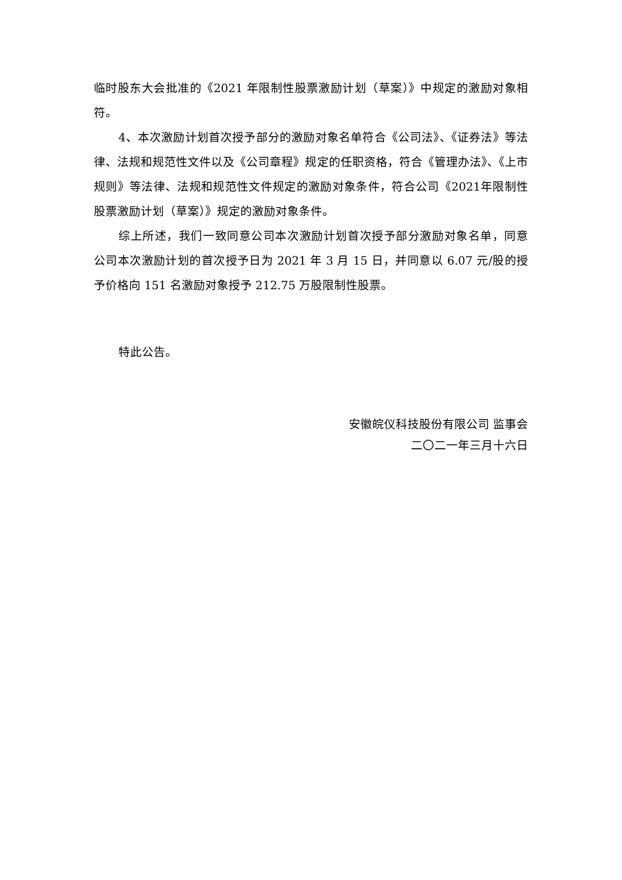临时股东大会批准的《2021 年限制性股票激励计划（草案）》中规定的激励对象相符。
4、本次激励计划首次授予部分的激励对象名单符合《公司法》、《证券法》等法律、法规和规范性文件以及《公司章程》规定的任职资格，符合《管理办法》、《上市规则》等法律、法规和规范性文件规定的激励对象条件，符合公司《2021年限制性股票激励计划（草案）》规定的激励对象条件。
综上所述，我们一致同意公司本次激励计划首次授予部分激励对象名单，同意公司本次激励计划的首次授予日为 2021 年 3 月 15 日，并同意以 6.07 元/股的授予价格向 151 名激励对象授予 212.75 万股限制性股票。
特此公告。
安徽皖仪科技股份有限公司 监事会
二〇二一年三月十六日